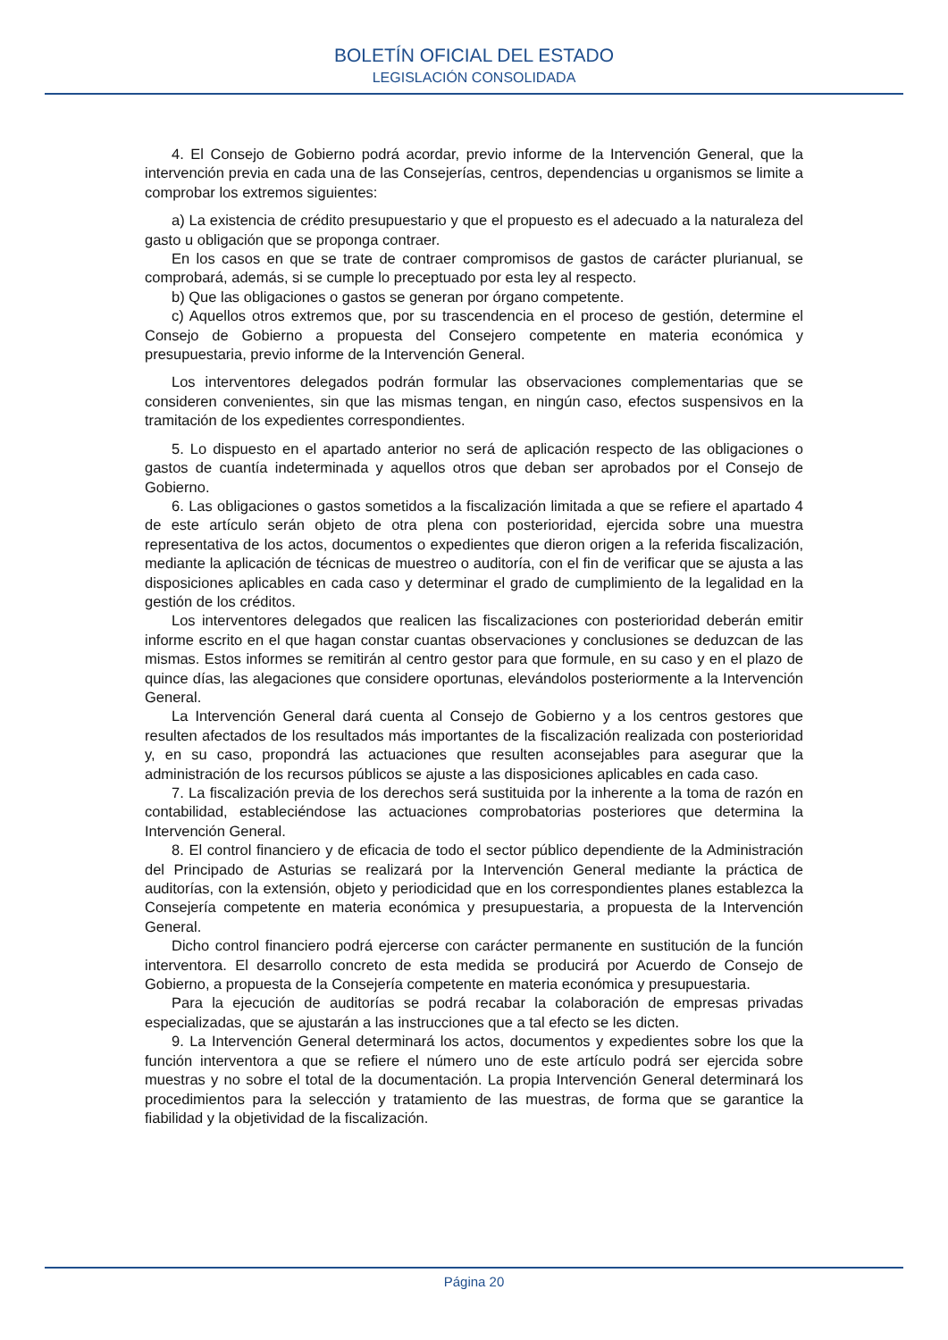BOLETÍN OFICIAL DEL ESTADO
LEGISLACIÓN CONSOLIDADA
4. El Consejo de Gobierno podrá acordar, previo informe de la Intervención General, que la intervención previa en cada una de las Consejerías, centros, dependencias u organismos se limite a comprobar los extremos siguientes:
a) La existencia de crédito presupuestario y que el propuesto es el adecuado a la naturaleza del gasto u obligación que se proponga contraer.
En los casos en que se trate de contraer compromisos de gastos de carácter plurianual, se comprobará, además, si se cumple lo preceptuado por esta ley al respecto.
b) Que las obligaciones o gastos se generan por órgano competente.
c) Aquellos otros extremos que, por su trascendencia en el proceso de gestión, determine el Consejo de Gobierno a propuesta del Consejero competente en materia económica y presupuestaria, previo informe de la Intervención General.
Los interventores delegados podrán formular las observaciones complementarias que se consideren convenientes, sin que las mismas tengan, en ningún caso, efectos suspensivos en la tramitación de los expedientes correspondientes.
5. Lo dispuesto en el apartado anterior no será de aplicación respecto de las obligaciones o gastos de cuantía indeterminada y aquellos otros que deban ser aprobados por el Consejo de Gobierno.
6. Las obligaciones o gastos sometidos a la fiscalización limitada a que se refiere el apartado 4 de este artículo serán objeto de otra plena con posterioridad, ejercida sobre una muestra representativa de los actos, documentos o expedientes que dieron origen a la referida fiscalización, mediante la aplicación de técnicas de muestreo o auditoría, con el fin de verificar que se ajusta a las disposiciones aplicables en cada caso y determinar el grado de cumplimiento de la legalidad en la gestión de los créditos.
Los interventores delegados que realicen las fiscalizaciones con posterioridad deberán emitir informe escrito en el que hagan constar cuantas observaciones y conclusiones se deduzcan de las mismas. Estos informes se remitirán al centro gestor para que formule, en su caso y en el plazo de quince días, las alegaciones que considere oportunas, elevándolos posteriormente a la Intervención General.
La Intervención General dará cuenta al Consejo de Gobierno y a los centros gestores que resulten afectados de los resultados más importantes de la fiscalización realizada con posterioridad y, en su caso, propondrá las actuaciones que resulten aconsejables para asegurar que la administración de los recursos públicos se ajuste a las disposiciones aplicables en cada caso.
7. La fiscalización previa de los derechos será sustituida por la inherente a la toma de razón en contabilidad, estableciéndose las actuaciones comprobatorias posteriores que determina la Intervención General.
8. El control financiero y de eficacia de todo el sector público dependiente de la Administración del Principado de Asturias se realizará por la Intervención General mediante la práctica de auditorías, con la extensión, objeto y periodicidad que en los correspondientes planes establezca la Consejería competente en materia económica y presupuestaria, a propuesta de la Intervención General.
Dicho control financiero podrá ejercerse con carácter permanente en sustitución de la función interventora. El desarrollo concreto de esta medida se producirá por Acuerdo de Consejo de Gobierno, a propuesta de la Consejería competente en materia económica y presupuestaria.
Para la ejecución de auditorías se podrá recabar la colaboración de empresas privadas especializadas, que se ajustarán a las instrucciones que a tal efecto se les dicten.
9. La Intervención General determinará los actos, documentos y expedientes sobre los que la función interventora a que se refiere el número uno de este artículo podrá ser ejercida sobre muestras y no sobre el total de la documentación. La propia Intervención General determinará los procedimientos para la selección y tratamiento de las muestras, de forma que se garantice la fiabilidad y la objetividad de la fiscalización.
Página 20